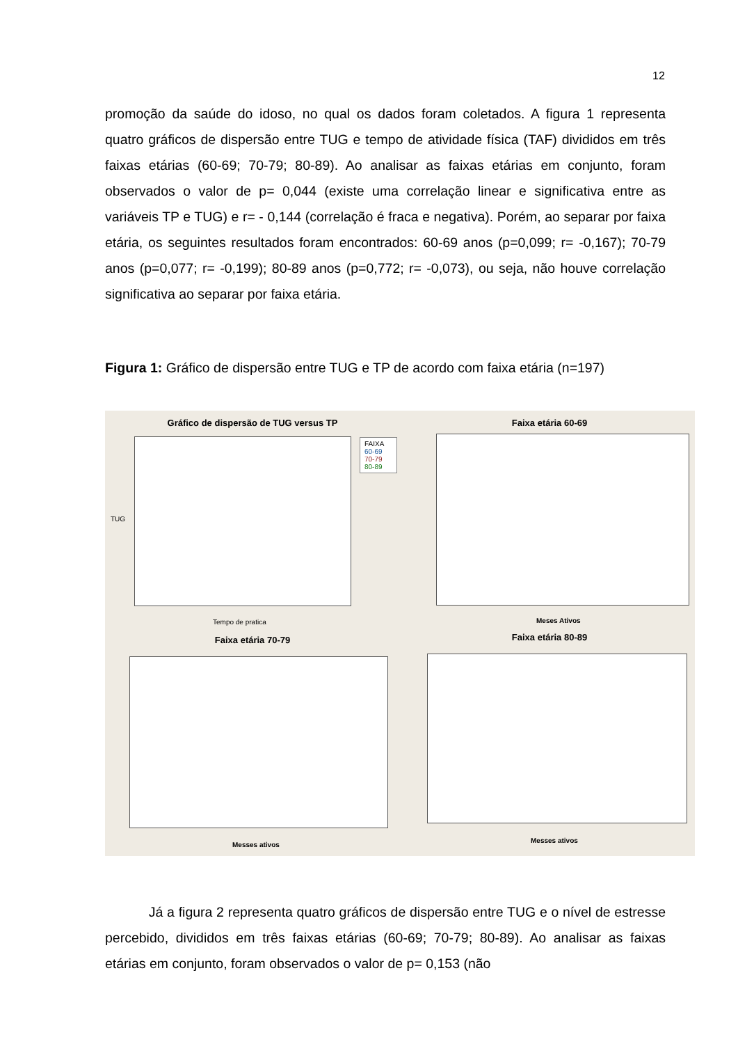12
promoção da saúde do idoso, no qual os dados foram coletados. A figura 1 representa quatro gráficos de dispersão entre TUG e tempo de atividade física (TAF) divididos em três faixas etárias (60-69; 70-79; 80-89). Ao analisar as faixas etárias em conjunto, foram observados o valor de p= 0,044 (existe uma correlação linear e significativa entre as variáveis TP e TUG) e r= - 0,144 (correlação é fraca e negativa). Porém, ao separar por faixa etária, os seguintes resultados foram encontrados: 60-69 anos (p=0,099; r= -0,167); 70-79 anos (p=0,077; r= -0,199); 80-89 anos (p=0,772; r= -0,073), ou seja, não houve correlação significativa ao separar por faixa etária.
Figura 1: Gráfico de dispersão entre TUG e TP de acordo com faixa etária (n=197)
Gráfico de dispersão de TUG versus TP
TUG
FAIXA
60-69
70-79
80-89
Tempo de pratica
Faixa etária 60-69
Meses Ativos
Faixa etária 70-79
Messes ativos
Faixa etária 80-89
Messes ativos
Já a figura 2 representa quatro gráficos de dispersão entre TUG e o nível de estresse percebido, divididos em três faixas etárias (60-69; 70-79; 80-89). Ao analisar as faixas etárias em conjunto, foram observados o valor de p= 0,153 (não